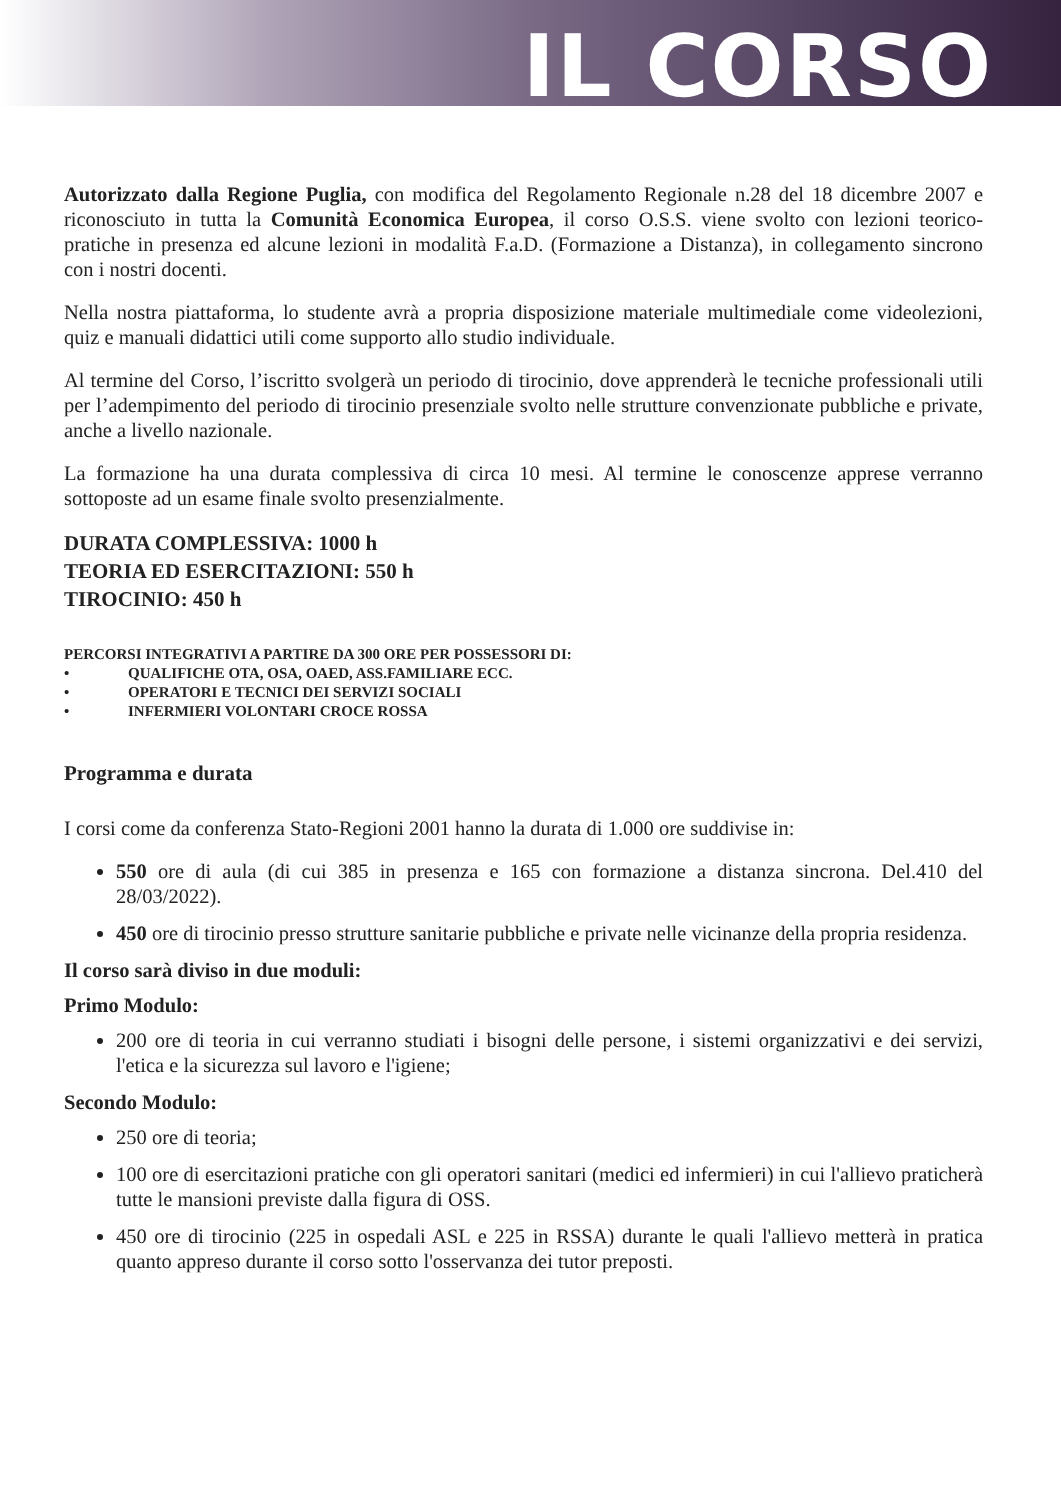IL CORSO
Autorizzato dalla Regione Puglia, con modifica del Regolamento Regionale n.28 del 18 dicembre 2007 e riconosciuto in tutta la Comunità Economica Europea, il corso O.S.S. viene svolto con lezioni teorico-pratiche in presenza ed alcune lezioni in modalità F.a.D. (Formazione a Distanza), in collegamento sincrono con i nostri docenti.
Nella nostra piattaforma, lo studente avrà a propria disposizione materiale multimediale come videolezioni, quiz e manuali didattici utili come supporto allo studio individuale.
Al termine del Corso, l’iscritto svolgerà un periodo di tirocinio, dove apprenderà le tecniche professionali utili per l’adempimento del periodo di tirocinio presenziale svolto nelle strutture convenzionate pubbliche e private, anche a livello nazionale.
La formazione ha una durata complessiva di circa 10 mesi. Al termine le conoscenze apprese verranno sottoposte ad un esame finale svolto presenzialmente.
DURATA COMPLESSIVA: 1000 h
TEORIA ED ESERCITAZIONI: 550 h
TIROCINIO: 450 h
PERCORSI INTEGRATIVI A PARTIRE DA 300 ORE PER POSSESSORI DI:
• QUALIFICHE OTA, OSA, OAED, ASS.FAMILIARE ECC.
• OPERATORI E TECNICI DEI SERVIZI SOCIALI
• INFERMIERI VOLONTARI CROCE ROSSA
Programma e durata
I corsi come da conferenza Stato-Regioni 2001 hanno la durata di 1.000 ore suddivise in:
550 ore di aula (di cui 385 in presenza e 165 con formazione a distanza sincrona. Del.410 del 28/03/2022).
450 ore di tirocinio presso strutture sanitarie pubbliche e private nelle vicinanze della propria residenza.
Il corso sarà diviso in due moduli:
Primo Modulo:
200 ore di teoria in cui verranno studiati i bisogni delle persone, i sistemi organizzativi e dei servizi, l'etica e la sicurezza sul lavoro e l'igiene;
Secondo Modulo:
250 ore di teoria;
100 ore di esercitazioni pratiche con gli operatori sanitari (medici ed infermieri) in cui l'allievo praticherà tutte le mansioni previste dalla figura di OSS.
450 ore di tirocinio (225 in ospedali ASL e 225 in RSSA) durante le quali l'allievo metterà in pratica quanto appreso durante il corso sotto l'osservanza dei tutor preposti.